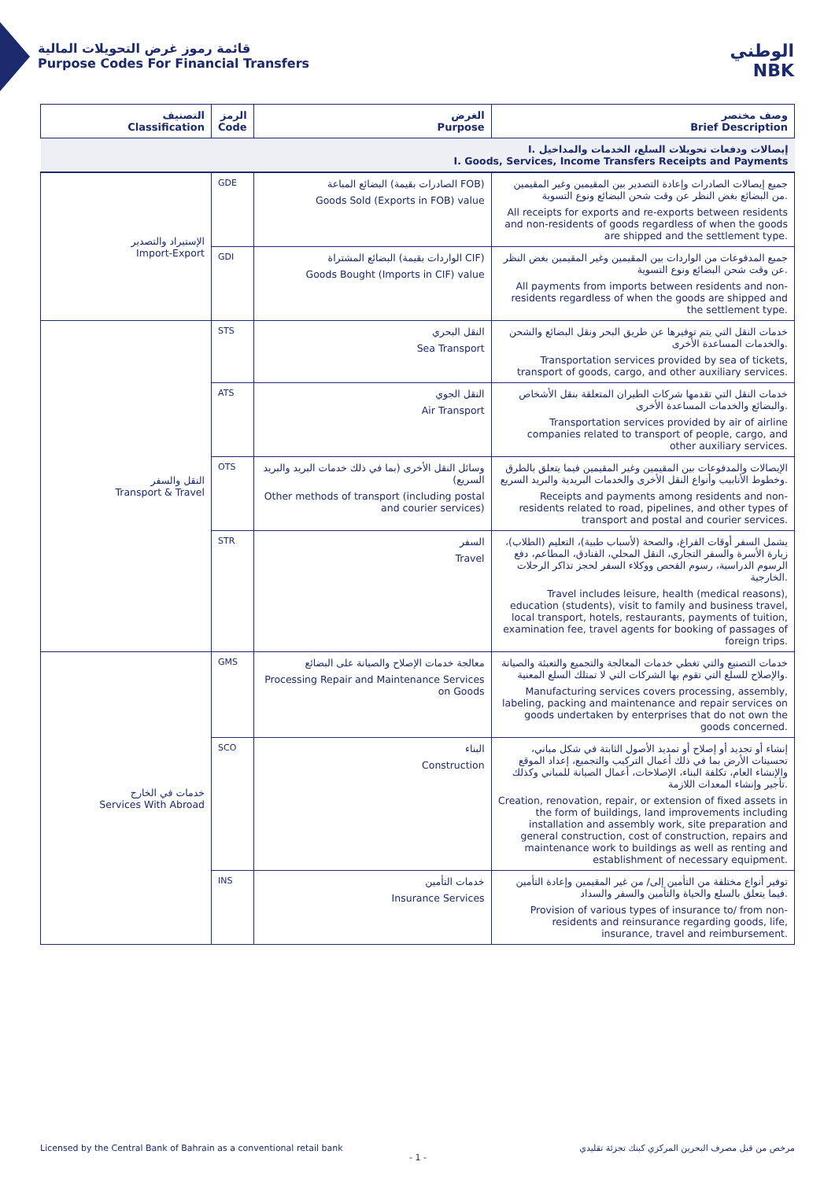قائمة رموز غرض التحويلات المالية
Purpose Codes For Financial Transfers
الوطني
NBK
| التصنيف Classification | الرمز Code | الغرض Purpose | وصف مختصر Brief Description |
| --- | --- | --- | --- |
| I. إيصالات ودفعات تحويلات السلع، الخدمات والمداخيل I. Goods, Services, Income Transfers Receipts and Payments | | | |
| الإستيراد والتصدير Import-Export | GDE | البضائع المباعة (الصادرات بقيمة FOB) Goods Sold (Exports in FOB) value | جميع إيصالات الصادرات وإعادة التصدير بين المقيمين وغير المقيمين من البضائع بغض النظر عن وقت شحن البضائع ونوع التسوية. All receipts for exports and re-exports between residents and non-residents of goods regardless of when the goods are shipped and the settlement type. |
| | GDI | البضائع المشتراة (الواردات بقيمة CIF) Goods Bought (Imports in CIF) value | جميع المدفوعات من الواردات بين المقيمين وغير المقيمين بغض النظر عن وقت شحن البضائع ونوع التسوية. All payments from imports between residents and non-residents regardless of when the goods are shipped and the settlement type. |
| النقل والسفر Transport & Travel | STS | النقل البحري Sea Transport | خدمات النقل التي يتم توفيرها عن طريق البحر ونقل البضائع والشحن والخدمات المساعدة الأخرى. Transportation services provided by sea of tickets, transport of goods, cargo, and other auxiliary services. |
| | ATS | النقل الجوي Air Transport | خدمات النقل التي تقدمها شركات الطيران المتعلقة بنقل الأشخاص والبضائع والخدمات المساعدة الأخرى. Transportation services provided by air of airline companies related to transport of people, cargo, and other auxiliary services. |
| | OTS | وسائل النقل الأخرى (بما في ذلك خدمات البريد والبريد السريع) Other methods of transport (including postal and courier services) | الإيصالات والمدفوعات بين المقيمين وغير المقيمين فيما يتعلق بالطرق وخطوط الأنابيب وأنواع النقل الأخرى والخدمات البريدية والبريد السريع. Receipts and payments among residents and non-residents related to road, pipelines, and other types of transport and postal and courier services. |
| | STR | السفر Travel | يشمل السفر أوقات الفراغ، والصحة (لأسباب طبية)، التعليم (الطلاب)، زيارة الأسرة والسفر التجاري، النقل المحلي، الفنادق، المطاعم، دفع الرسوم الدراسية، رسوم الفحص ووكلاء السفر لحجز تذاكر الرحلات الخارجية. Travel includes leisure, health (medical reasons), education (students), visit to family and business travel, local transport, hotels, restaurants, payments of tuition, examination fee, travel agents for booking of passages of foreign trips. |
| خدمات في الخارج Services With Abroad | GMS | معالجة خدمات الإصلاح والصيانة على البضائع Processing Repair and Maintenance Services on Goods | خدمات التصنيع والتي تغطي خدمات المعالجة والتجميع والتعبئة والصيانة والإصلاح للسلع التي تقوم بها الشركات التي لا تمتلك السلع المعنية. Manufacturing services covers processing, assembly, labeling, packing and maintenance and repair services on goods undertaken by enterprises that do not own the goods concerned. |
| | SCO | البناء Construction | إنشاء أو تجديد أو إصلاح أو تمديد الأصول الثابتة في شكل مباني، تحسينات الأرض بما في ذلك أعمال التركيب والتجميع، إعداد الموقع والإنشاء العام، تكلفة البناء، الإصلاحات، أعمال الصيانة للمباني وكذلك تأجير وإنشاء المعدات اللازمة. Creation, renovation, repair, or extension of fixed assets in the form of buildings, land improvements including installation and assembly work, site preparation and general construction, cost of construction, repairs and maintenance work to buildings as well as renting and establishment of necessary equipment. |
| | INS | خدمات التأمين Insurance Services | توفير أنواع مختلفة من التأمين إلى/ من غير المقيمين وإعادة التأمين فيما يتعلق بالسلع والحياة والتأمين والسفر والسداد. Provision of various types of insurance to/ from non-residents and reinsurance regarding goods, life, insurance, travel and reimbursement. |
Licensed by the Central Bank of Bahrain as a conventional retail bank مرخص من قبل مصرف البحرين المركزي كبنك تجزئة تقليدي
- 1 -